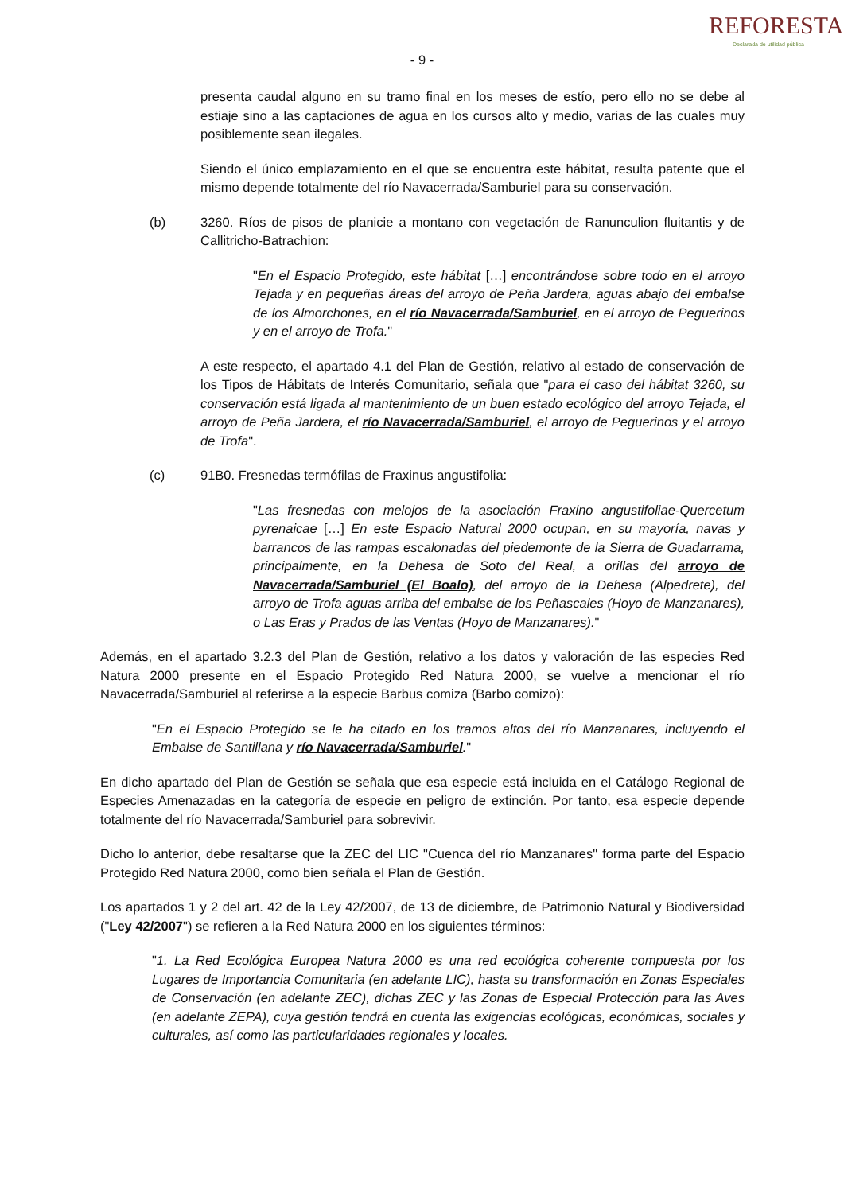- 9 -
REFORESTA
Declarada de utilidad pública
presenta caudal alguno en su tramo final en los meses de estío, pero ello no se debe al estiaje sino a las captaciones de agua en los cursos alto y medio, varias de las cuales muy posiblemente sean ilegales.
Siendo el único emplazamiento en el que se encuentra este hábitat, resulta patente que el mismo depende totalmente del río Navacerrada/Samburiel para su conservación.
(b) 3260. Ríos de pisos de planicie a montano con vegetación de Ranunculion fluitantis y de Callitricho-Batrachion:
"En el Espacio Protegido, este hábitat […] encontrándose sobre todo en el arroyo Tejada y en pequeñas áreas del arroyo de Peña Jardera, aguas abajo del embalse de los Almorchones, en el río Navacerrada/Samburiel, en el arroyo de Peguerinos y en el arroyo de Trofa."
A este respecto, el apartado 4.1 del Plan de Gestión, relativo al estado de conservación de los Tipos de Hábitats de Interés Comunitario, señala que "para el caso del hábitat 3260, su conservación está ligada al mantenimiento de un buen estado ecológico del arroyo Tejada, el arroyo de Peña Jardera, el río Navacerrada/Samburiel, el arroyo de Peguerinos y el arroyo de Trofa".
(c) 91B0. Fresnedas termófilas de Fraxinus angustifolia:
"Las fresnedas con melojos de la asociación Fraxino angustifoliae-Quercetum pyrenaicae […] En este Espacio Natural 2000 ocupan, en su mayoría, navas y barrancos de las rampas escalonadas del piedemonte de la Sierra de Guadarrama, principalmente, en la Dehesa de Soto del Real, a orillas del arroyo de Navacerrada/Samburiel (El Boalo), del arroyo de la Dehesa (Alpedrete), del arroyo de Trofa aguas arriba del embalse de los Peñascales (Hoyo de Manzanares), o Las Eras y Prados de las Ventas (Hoyo de Manzanares)."
Además, en el apartado 3.2.3 del Plan de Gestión, relativo a los datos y valoración de las especies Red Natura 2000 presente en el Espacio Protegido Red Natura 2000, se vuelve a mencionar el río Navacerrada/Samburiel al referirse a la especie Barbus comiza (Barbo comizo):
"En el Espacio Protegido se le ha citado en los tramos altos del río Manzanares, incluyendo el Embalse de Santillana y río Navacerrada/Samburiel."
En dicho apartado del Plan de Gestión se señala que esa especie está incluida en el Catálogo Regional de Especies Amenazadas en la categoría de especie en peligro de extinción. Por tanto, esa especie depende totalmente del río Navacerrada/Samburiel para sobrevivir.
Dicho lo anterior, debe resaltarse que la ZEC del LIC "Cuenca del río Manzanares" forma parte del Espacio Protegido Red Natura 2000, como bien señala el Plan de Gestión.
Los apartados 1 y 2 del art. 42 de la Ley 42/2007, de 13 de diciembre, de Patrimonio Natural y Biodiversidad ("Ley 42/2007") se refieren a la Red Natura 2000 en los siguientes términos:
"1. La Red Ecológica Europea Natura 2000 es una red ecológica coherente compuesta por los Lugares de Importancia Comunitaria (en adelante LIC), hasta su transformación en Zonas Especiales de Conservación (en adelante ZEC), dichas ZEC y las Zonas de Especial Protección para las Aves (en adelante ZEPA), cuya gestión tendrá en cuenta las exigencias ecológicas, económicas, sociales y culturales, así como las particularidades regionales y locales.